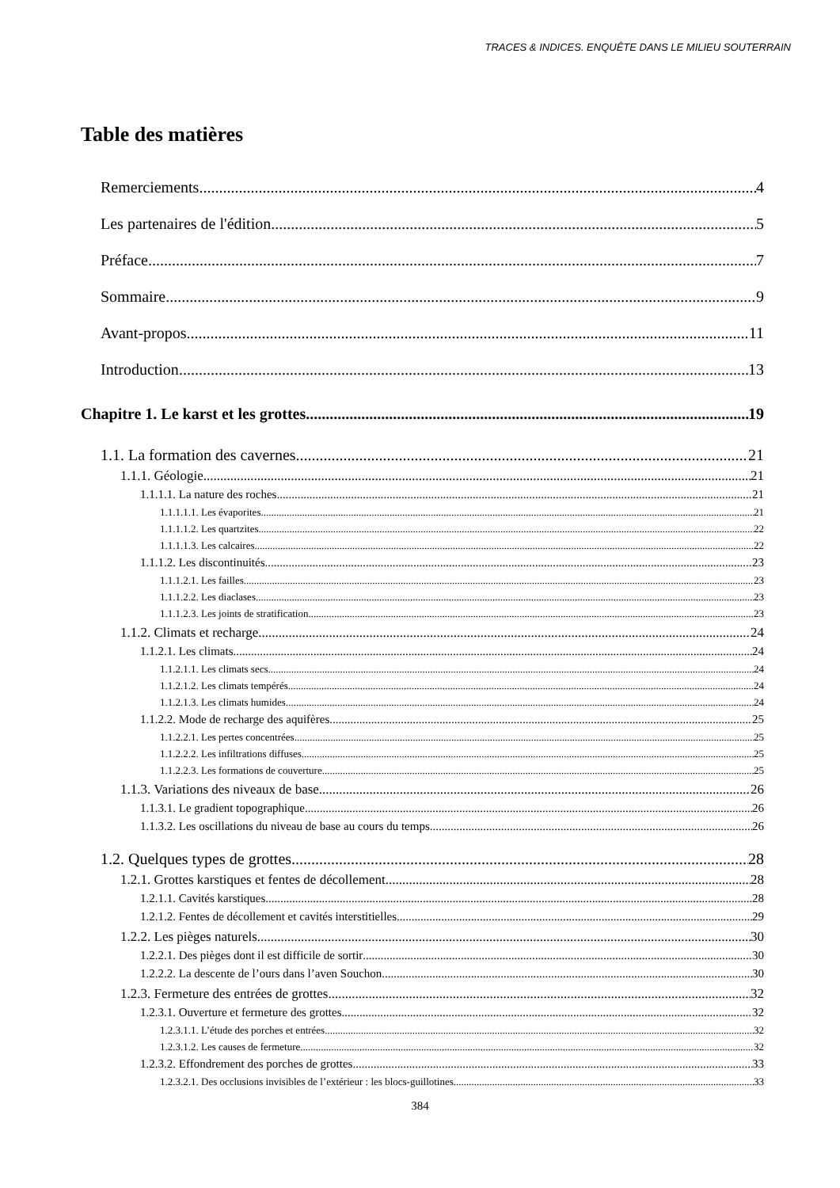TRACES & INDICES. ENQUÊTE DANS LE MILIEU SOUTERRAIN
Table des matières
Remerciements 4
Les partenaires de l'édition 5
Préface 7
Sommaire 9
Avant-propos 11
Introduction 13
Chapitre 1. Le karst et les grottes 19
1.1. La formation des cavernes 21
1.1.1. Géologie 21
1.1.1.1. La nature des roches 21
1.1.1.1.1. Les évaporites 21
1.1.1.1.2. Les quartzites 22
1.1.1.1.3. Les calcaires 22
1.1.1.2. Les discontinuités 23
1.1.1.2.1. Les failles 23
1.1.1.2.2. Les diaclases 23
1.1.1.2.3. Les joints de stratification 23
1.1.2. Climats et recharge 24
1.1.2.1. Les climats 24
1.1.2.1.1. Les climats secs 24
1.1.2.1.2. Les climats tempérés 24
1.1.2.1.3. Les climats humides 24
1.1.2.2. Mode de recharge des aquifères 25
1.1.2.2.1. Les pertes concentrées 25
1.1.2.2.2. Les infiltrations diffuses 25
1.1.2.2.3. Les formations de couverture 25
1.1.3. Variations des niveaux de base 26
1.1.3.1. Le gradient topographique 26
1.1.3.2. Les oscillations du niveau de base au cours du temps 26
1.2. Quelques types de grottes 28
1.2.1. Grottes karstiques et fentes de décollement 28
1.2.1.1. Cavités karstiques 28
1.2.1.2. Fentes de décollement et cavités interstitielles 29
1.2.2. Les pièges naturels 30
1.2.2.1. Des pièges dont il est difficile de sortir 30
1.2.2.2. La descente de l’ours dans l’aven Souchon 30
1.2.3. Fermeture des entrées de grottes 32
1.2.3.1. Ouverture et fermeture des grottes 32
1.2.3.1.1. L’étude des porches et entrées 32
1.2.3.1.2. Les causes de fermeture 32
1.2.3.2. Effondrement des porches de grottes 33
1.2.3.2.1. Des occlusions invisibles de l’extérieur : les blocs-guillotines 33
384